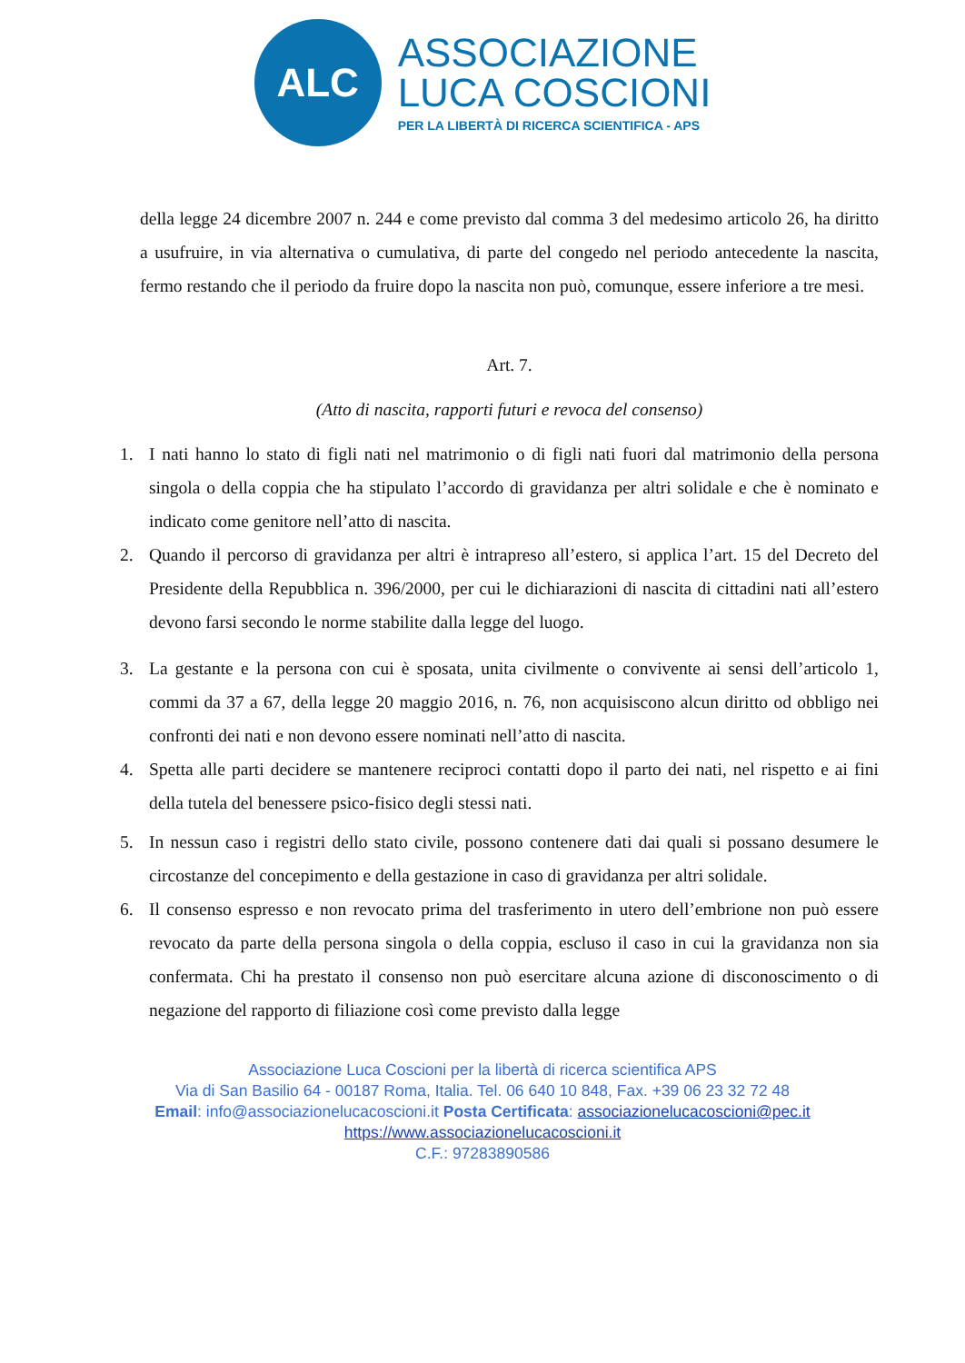ALC
ASSOCIAZIONE
LUCA COSCIONI
PER LA LIBERTÀ DI RICERCA SCIENTIFICA - APS
della legge 24 dicembre 2007 n. 244 e come previsto dal comma 3 del medesimo articolo 26, ha diritto a usufruire, in via alternativa o cumulativa, di parte del congedo nel periodo antecedente la nascita, fermo restando che il periodo da fruire dopo la nascita non può, comunque, essere inferiore a tre mesi.
Art. 7.
(Atto di nascita, rapporti futuri e revoca del consenso)
1. I nati hanno lo stato di figli nati nel matrimonio o di figli nati fuori dal matrimonio della persona singola o della coppia che ha stipulato l’accordo di gravidanza per altri solidale e che è nominato e indicato come genitore nell’atto di nascita.
2. Quando il percorso di gravidanza per altri è intrapreso all’estero, si applica l’art. 15 del Decreto del Presidente della Repubblica n. 396/2000, per cui le dichiarazioni di nascita di cittadini nati all’estero devono farsi secondo le norme stabilite dalla legge del luogo.
3. La gestante e la persona con cui è sposata, unita civilmente o convivente ai sensi dell’articolo 1, commi da 37 a 67, della legge 20 maggio 2016, n. 76, non acquisiscono alcun diritto od obbligo nei confronti dei nati e non devono essere nominati nell’atto di nascita.
4. Spetta alle parti decidere se mantenere reciproci contatti dopo il parto dei nati, nel rispetto e ai fini della tutela del benessere psico-fisico degli stessi nati.
5. In nessun caso i registri dello stato civile, possono contenere dati dai quali si possano desumere le circostanze del concepimento e della gestazione in caso di gravidanza per altri solidale.
6. Il consenso espresso e non revocato prima del trasferimento in utero dell’embrione non può essere revocato da parte della persona singola o della coppia, escluso il caso in cui la gravidanza non sia confermata. Chi ha prestato il consenso non può esercitare alcuna azione di disconoscimento o di negazione del rapporto di filiazione così come previsto dalla legge
Associazione Luca Coscioni per la libertà di ricerca scientifica APS
Via di San Basilio 64 - 00187 Roma, Italia. Tel. 06 640 10 848, Fax. +39 06 23 32 72 48
Email: info@associazionelucacoscioni.it Posta Certificata: associazionelucacoscioni@pec.it
https://www.associazionelucacoscioni.it
C.F.: 97283890586